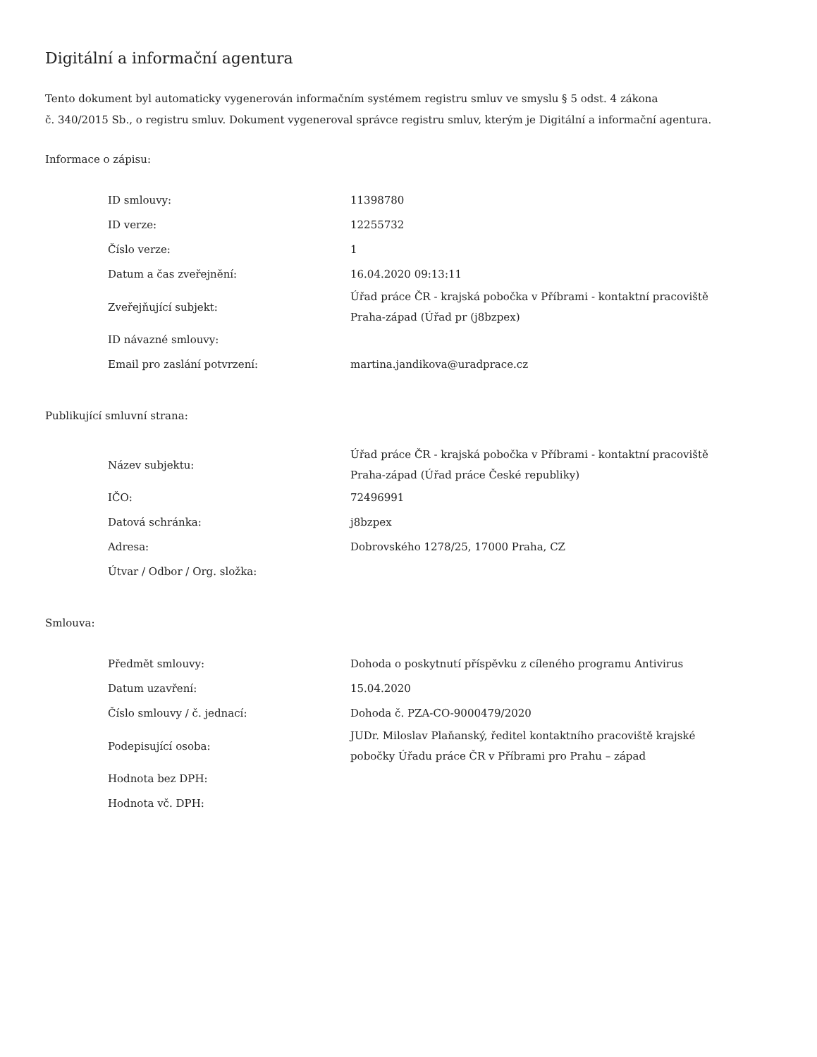Digitální a informační agentura
Tento dokument byl automaticky vygenerován informačním systémem registru smluv ve smyslu § 5 odst. 4 zákona
č. 340/2015 Sb., o registru smluv. Dokument vygeneroval správce registru smluv, kterým je Digitální a informační agentura.
Informace o zápisu:
| ID smlouvy: | 11398780 |
| ID verze: | 12255732 |
| Číslo verze: | 1 |
| Datum a čas zveřejnění: | 16.04.2020 09:13:11 |
| Zveřejňující subjekt: | Úřad práce ČR - krajská pobočka v Příbrami - kontaktní pracoviště Praha-západ (Úřad pr (j8bzpex) |
| ID návazné smlouvy: | |
| Email pro zaslání potvrzení: | martina.jandikova@uradprace.cz |
Publikující smluvní strana:
| Název subjektu: | Úřad práce ČR - krajská pobočka v Příbrami - kontaktní pracoviště Praha-západ (Úřad práce České republiky) |
| IČO: | 72496991 |
| Datová schránka: | j8bzpex |
| Adresa: | Dobrovského 1278/25, 17000 Praha, CZ |
| Útvar / Odbor / Org. složka: | |
Smlouva:
| Předmět smlouvy: | Dohoda o poskytnutí příspěvku z cíleného programu Antivirus |
| Datum uzavření: | 15.04.2020 |
| Číslo smlouvy / č. jednací: | Dohoda č. PZA-CO-9000479/2020 |
| Podepisující osoba: | JUDr. Miloslav Plaňanský, ředitel kontaktního pracoviště krajské pobočky Úřadu práce ČR v Příbrami pro Prahu – západ |
| Hodnota bez DPH: | |
| Hodnota vč. DPH: | |